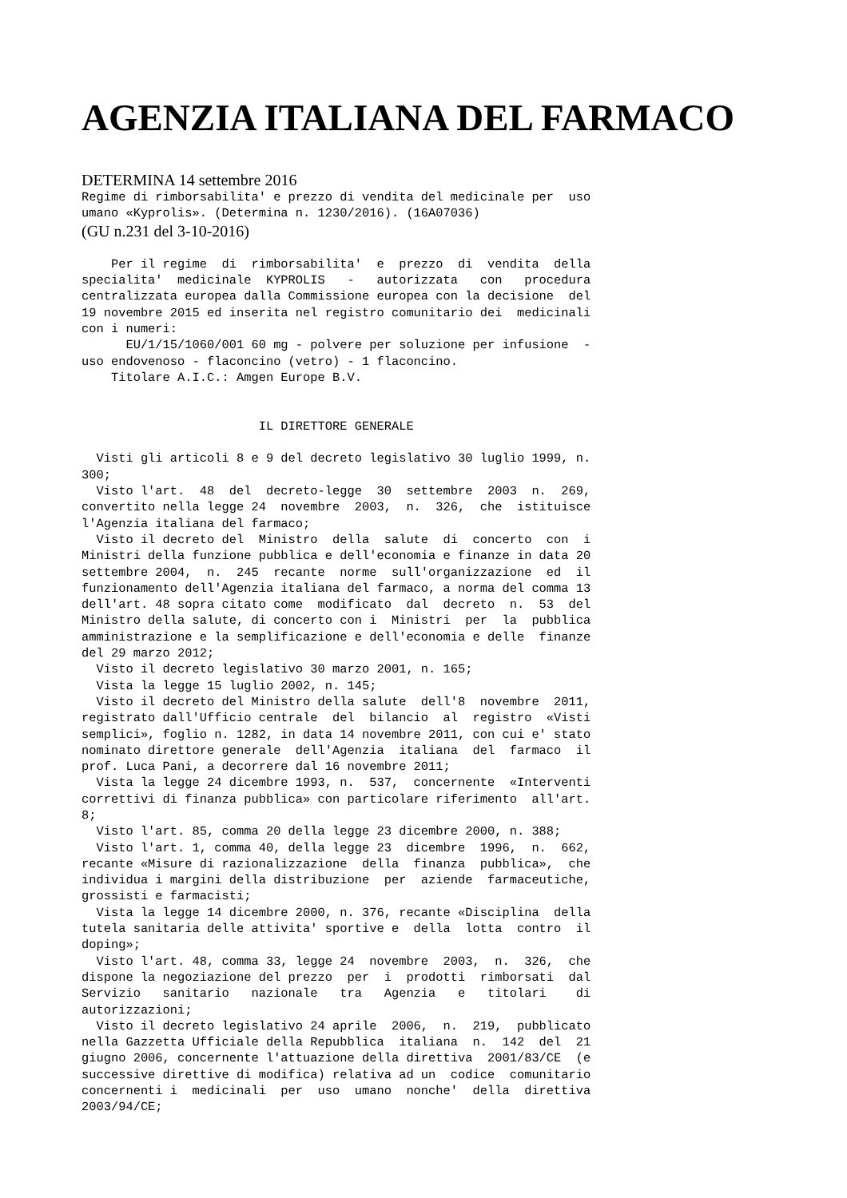AGENZIA ITALIANA DEL FARMACO
DETERMINA 14 settembre 2016
Regime di rimborsabilita' e prezzo di vendita del medicinale per  uso
umano «Kyprolis». (Determina n. 1230/2016). (16A07036)
(GU n.231 del 3-10-2016)
    Per il regime  di  rimborsabilita'  e  prezzo  di  vendita  della
specialita'  medicinale  KYPROLIS   -   autorizzata   con   procedura
centralizzata europea dalla Commissione europea con la decisione  del
19 novembre 2015 ed inserita nel registro comunitario dei  medicinali
con i numeri:
      EU/1/15/1060/001 60 mg - polvere per soluzione per infusione  -
uso endovenoso - flaconcino (vetro) - 1 flaconcino.
    Titolare A.I.C.: Amgen Europe B.V.


                        IL DIRETTORE GENERALE

  Visti gli articoli 8 e 9 del decreto legislativo 30 luglio 1999, n.
300;
  Visto l'art.  48  del  decreto-legge  30  settembre  2003  n.  269,
convertito nella legge 24  novembre  2003,  n.  326,  che  istituisce
l'Agenzia italiana del farmaco;
  Visto il decreto del  Ministro  della  salute  di  concerto  con  i
Ministri della funzione pubblica e dell'economia e finanze in data 20
settembre 2004,  n.  245  recante  norme  sull'organizzazione  ed  il
funzionamento dell'Agenzia italiana del farmaco, a norma del comma 13
dell'art. 48 sopra citato come  modificato  dal  decreto  n.  53  del
Ministro della salute, di concerto con i  Ministri  per  la  pubblica
amministrazione e la semplificazione e dell'economia e delle  finanze
del 29 marzo 2012;
  Visto il decreto legislativo 30 marzo 2001, n. 165;
  Vista la legge 15 luglio 2002, n. 145;
  Visto il decreto del Ministro della salute  dell'8  novembre  2011,
registrato dall'Ufficio centrale  del  bilancio  al  registro  «Visti
semplici», foglio n. 1282, in data 14 novembre 2011, con cui e' stato
nominato direttore generale  dell'Agenzia  italiana  del  farmaco  il
prof. Luca Pani, a decorrere dal 16 novembre 2011;
  Vista la legge 24 dicembre 1993, n.  537,  concernente  «Interventi
correttivi di finanza pubblica» con particolare riferimento  all'art.
8;
  Visto l'art. 85, comma 20 della legge 23 dicembre 2000, n. 388;
  Visto l'art. 1, comma 40, della legge 23  dicembre  1996,  n.  662,
recante «Misure di razionalizzazione  della  finanza  pubblica»,  che
individua i margini della distribuzione  per  aziende  farmaceutiche,
grossisti e farmacisti;
  Vista la legge 14 dicembre 2000, n. 376, recante «Disciplina  della
tutela sanitaria delle attivita' sportive e  della  lotta  contro  il
doping»;
  Visto l'art. 48, comma 33, legge 24  novembre  2003,  n.  326,  che
dispone la negoziazione del prezzo  per  i  prodotti  rimborsati  dal
Servizio   sanitario   nazionale   tra   Agenzia   e   titolari    di
autorizzazioni;
  Visto il decreto legislativo 24 aprile  2006,  n.  219,  pubblicato
nella Gazzetta Ufficiale della Repubblica  italiana  n.  142  del  21
giugno 2006, concernente l'attuazione della direttiva  2001/83/CE  (e
successive direttive di modifica) relativa ad un  codice  comunitario
concernenti i  medicinali  per  uso  umano  nonche'  della  direttiva
2003/94/CE;